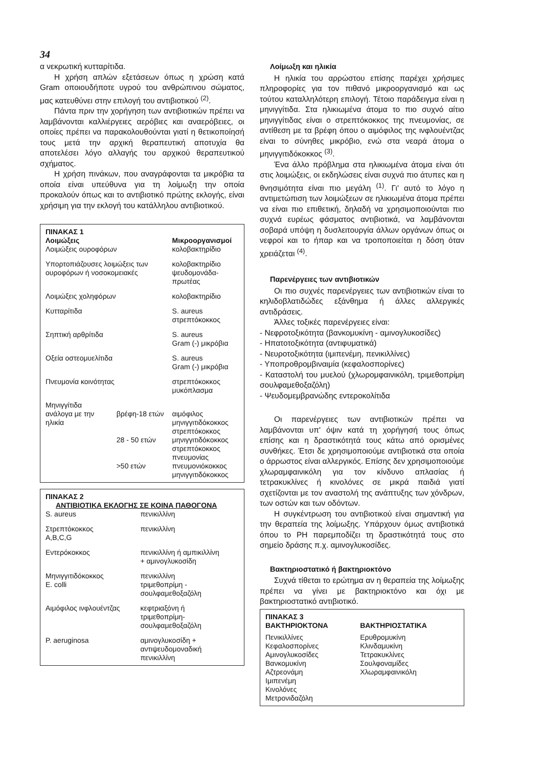34
α νεκρωτική κυτταρίτιδα.
Η χρήση απλών εξετάσεων όπως η χρώση κατά Gram οποιουδήποτε υγρού του ανθρώπινου σώματος, μας κατευθύνει στην επιλογή του αντιβιοτικού <sup>(2)</sup>.
Πάντα πριν την χορήγηση των αντιβιοτικών πρέπει να λαμβάνονται καλλιέργειες αερόβιες και αναερόβειες, οι οποίες πρέπει να παρακολουθούνται γιατί η θετικοποίησή τους μετά την αρχική θεραπευτική αποτυχία θα αποτελέσει λόγο αλλαγής του αρχικού θεραπευτικού σχήματος.
Η χρήση πινάκων, που αναγράφονται τα μικρόβια τα οποία είναι υπεύθυνα για τη λοίμωξη την οποία προκαλούν όπως και το αντιβιοτικό πρώτης εκλογής, είναι χρήσιμη για την εκλογή του κατάλληλου αντιβιοτικού.
| ΠΙΝΑΚΑΣ 1 | | |
| --- | --- | --- |
| Λοιμώξεις | | Μικροοργανισμοί |
| Λοιμώξεις ουροφόρων | | κολοβακτηρίδιο |
| Υπορτοπιάζουσες λοιμώξεις των ουροφόρων ή νοσοκομειακές | | κολοβακτηρίδιο ψευδομονάδα-πρωτέας |
| Λοιμώξεις χοληφόρων | | κολοβακτηρίδιο |
| Κυτταρίτιδα | | S. aureus στρεπτόκοκκος |
| Σηπτική αρθρίτιδα | | S. aureus Gram (-) μικρόβια |
| Οξεία οστεομυελίτιδα | | S. aureus Gram (-) μικρόβια |
| Πνευμονία κοινότητας | | στρεπτόκοκκος μυκόπλασμα |
| Μηνιγγίτιδα | | |
| ανάλογα με την ηλικία | βρέφη-18 ετών | αιμόφιλος μηνιγγιτιδόκοκκος στρεπτόκοκκος |
| | 28 - 50 ετών | μηνιγγιτιδόκοκκος στρεπτόκοκκος πνευμονίας |
| | >50 ετών | πνευμονιόκοκκος μηνιγγιτιδόκοκκος |
| ΠΙΝΑΚΑΣ 2 | |
| --- | --- |
| ΑΝΤΙΒΙΟΤΙΚΑ ΕΚΛΟΓΗΣ ΣΕ ΚΟΙΝΑ ΠΑΘΟΓΟΝΑ | |
| S. aureus | πενικιλλίνη |
| Στρεπτόκοκκος A,B,C,G | πενικιλλίνη |
| Εντερόκοκκος | πενικιλλίνη ή αμπικιλλίνη + αμινογλυκοσίδη |
| Μηνιγγιτιδόκοκκος E. colli | πενικιλλίνη τριμεθοπρίμη - σουλφαμεθοξαζόλη |
| Αιμόφιλος ινφλουέντζας | κεφτριαξόνη ή τριμεθοπρίμη- σουλφαμεθοξαζόλη |
| P. aeruginosa | αμινογλυκοσίδη + αντιψευδομοναδική πενικιλλίνη |
Λοίμωξη και ηλικία
Η ηλικία του αρρώστου επίσης παρέχει χρήσιμες πληροφορίες για τον πιθανό μικροοργανισμό και ως τούτου καταλληλότερη επιλογή. Τέτοιο παράδειγμα είναι η μηνιγγίτιδα. Στα ηλικιωμένα άτομα το πιο συχνό αίτιο μηνιγγίτιδας είναι ο στρεπτόκοκκος της πνευμονίας, σε αντίθεση με τα βρέφη όπου ο αιμόφιλος της ινφλουέντζας είναι το σύνηθες μικρόβιο, ενώ στα νεαρά άτομα ο μηνιγγιτιδόκοκκος <sup>(3)</sup>.
Ένα άλλο πρόβλημα στα ηλικιωμένα άτομα είναι ότι στις λοιμώξεις, οι εκδηλώσεις είναι συχνά πιο άτυπες και η θνησιμότητα είναι πιο μεγάλη <sup>(1)</sup>. Γι' αυτό το λόγο η αντιμετώπιση των λοιμώξεων σε ηλικιωμένα άτομα πρέπει να είναι πιο επιθετική, δηλαδή να χρησιμοποιούνται πιο συχνά ευρέως φάσματος αντιβιοτικά, να λαμβάνονται σοβαρά υπόψη η δυσλειτουργία άλλων οργάνων όπως οι νεφροί και το ήπαρ και να τροποποιείται η δόση όταν χρειάζεται <sup>(4)</sup>.
Παρενέργειες των αντιβιοτικών
Οι πιο συχνές παρενέργειες των αντιβιοτικών είναι το κηλιδοβλατιδώδες εξάνθημα ή άλλες αλλεργικές αντιδράσεις.
Άλλες τοξικές παρενέργειες είναι:
- Νεφροτοξικότητα (βανκομυκίνη - αμινογλυκοσίδες)
- Ηπατοτοξικότητα (αντιφυματικά)
- Νευροτοξικότητα (ιμιπενέμη, πενικιλλίνες)
- Υποπροθρομβιναιμία (κεφαλοσπορίνες)
- Καταστολή του μυελού (χλωρομφαινικόλη, τριμεθοπρίμη σουλφαμεθοξαζόλη)
- Ψευδομεμβρανώδης εντεροκολίτιδα
Οι παρενέργειες των αντιβιοτικών πρέπει να λαμβάνονται υπ' όψιν κατά τη χορήγησή τους όπως επίσης και η δραστικότητά τους κάτω από ορισμένες συνθήκες. Έτσι δε χρησιμοποιούμε αντιβιοτικά στα οποία ο άρρωστος είναι αλλεργικός. Επίσης δεν χρησιμοποιούμε χλωραμφαινικόλη για τον κίνδυνο απλασίας ή τετρακυκλίνες ή κινολόνες σε μικρά παιδιά γιατί σχετίζονται με τον αναστολή της ανάπτυξης των χόνδρων, των οστών και των οδόντων.
Η συγκέντρωση του αντιβιοτικού είναι σημαντική για την θεραπεία της λοίμωξης. Υπάρχουν όμως αντιβιοτικά όπου το PH παρεμποδίζει τη δραστικότητά τους στο σημείο δράσης π.χ. αμινογλυκοσίδες.
Βακτηριοστατικό ή βακτηριοκτόνο
Συχνά τίθεται το ερώτημα αν η θεραπεία της λοίμωξης πρέπει να γίνει με βακτηριοκτόνο και όχι με βακτηριοστατικό αντιβιοτικό.
| ΠΙΝΑΚΑΣ 3 | |
| --- | --- |
| ΒΑΚΤΗΡΙΟΚΤΟΝΑ | ΒΑΚΤΗΡΙΟΣΤΑΤΙΚΑ |
| Πενικιλλίνες Κεφαλοσπορίνες Αμινογλυκοσίδες Βανκομυκίνη Αζτρεονάμη Ιμιπενέμη Κινολόνες Μετρονιδαζόλη | Ερυθρομυκίνη Κλινδαμυκίνη Τετρακυκλίνες Σουλφοναμίδες Χλωραμφαινικόλη |